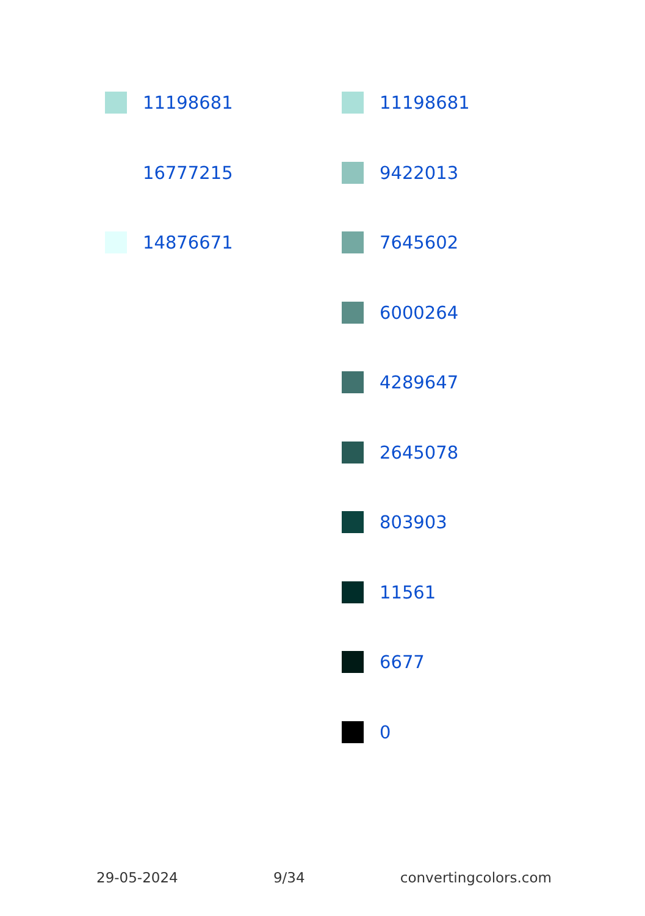11198681
16777215
14876671
11198681
9422013
7645602
6000264
4289647
2645078
803903
11561
6677
0
29-05-2024 9/34 convertingcolors.com